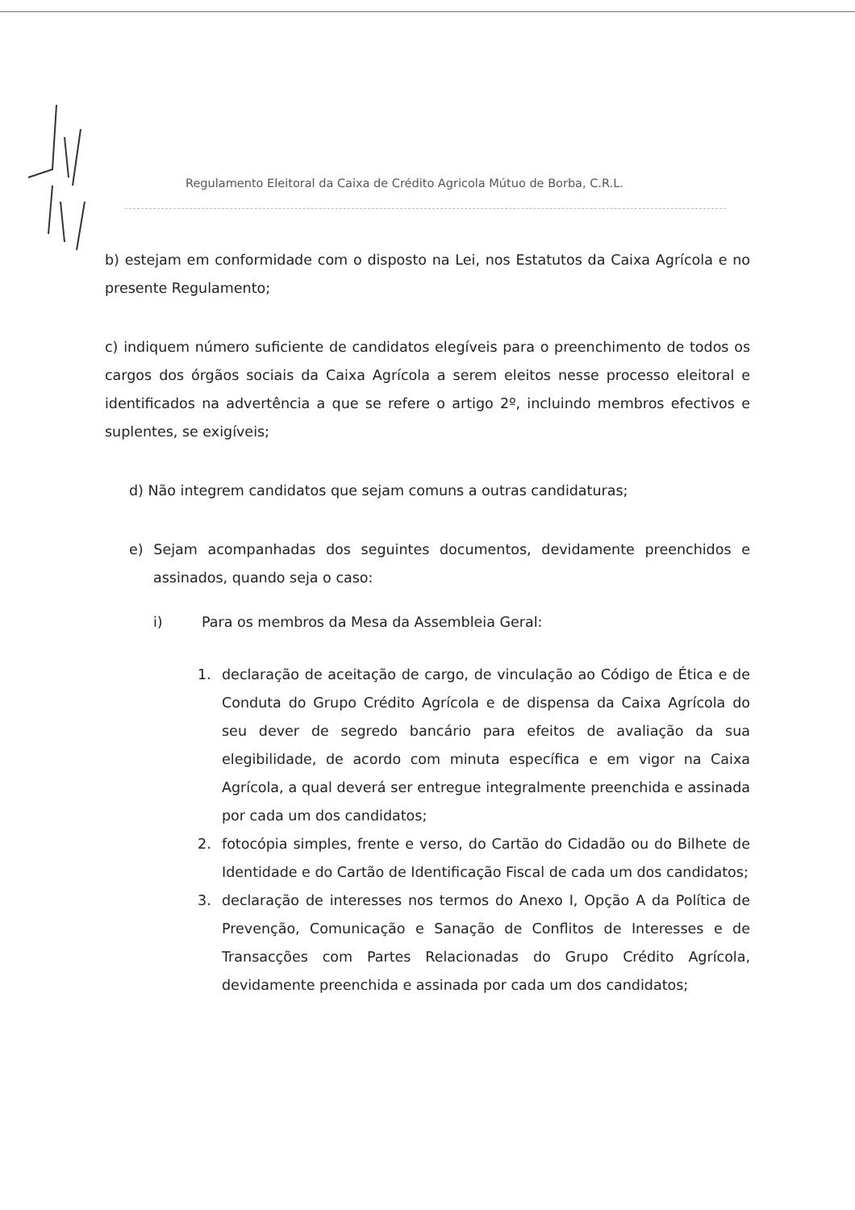Regulamento Eleitoral da Caixa de Crédito Agricola Mútuo de Borba, C.R.L.
b) estejam em conformidade com o disposto na Lei, nos Estatutos da Caixa Agrícola e no presente Regulamento;
c) indiquem número suficiente de candidatos elegíveis para o preenchimento de todos os cargos dos órgãos sociais da Caixa Agrícola a serem eleitos nesse processo eleitoral e identificados na advertência a que se refere o artigo 2º, incluindo membros efectivos e suplentes, se exigíveis;
d) Não integrem candidatos que sejam comuns a outras candidaturas;
e) Sejam acompanhadas dos seguintes documentos, devidamente preenchidos e assinados, quando seja o caso:
i) Para os membros da Mesa da Assembleia Geral:
1. declaração de aceitação de cargo, de vinculação ao Código de Ética e de Conduta do Grupo Crédito Agrícola e de dispensa da Caixa Agrícola do seu dever de segredo bancário para efeitos de avaliação da sua elegibilidade, de acordo com minuta específica e em vigor na Caixa Agrícola, a qual deverá ser entregue integralmente preenchida e assinada por cada um dos candidatos;
2. fotocópia simples, frente e verso, do Cartão do Cidadão ou do Bilhete de Identidade e do Cartão de Identificação Fiscal de cada um dos candidatos;
3. declaração de interesses nos termos do Anexo I, Opção A da Política de Prevenção, Comunicação e Sanação de Conflitos de Interesses e de Transacções com Partes Relacionadas do Grupo Crédito Agrícola, devidamente preenchida e assinada por cada um dos candidatos;